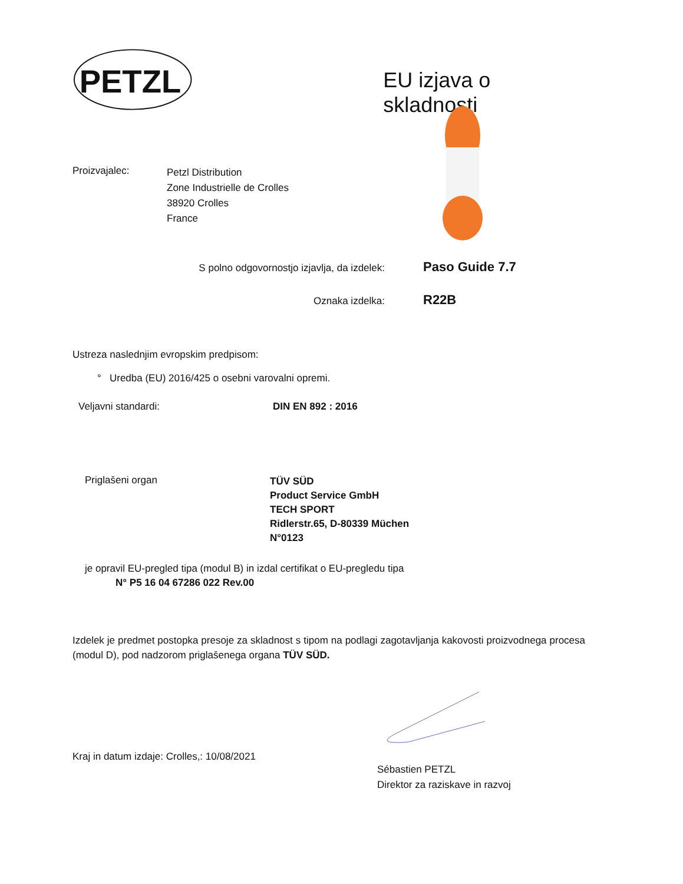PETZL
EU izjava o skladnosti
Proizvajalec:
Petzl Distribution
Zone Industrielle de Crolles
38920 Crolles
France
S polno odgovornostjo izjavlja, da izdelek:
Paso Guide 7.7
Oznaka izdelka:
R22B
Ustreza naslednjim evropskim predpisom:
° Uredba (EU) 2016/425 o osebni varovalni opremi.
Veljavni standardi: DIN EN 892 : 2016
Priglašeni organ
TÜV SÜD
Product Service GmbH
TECH SPORT
Ridlerstr.65, D-80339 Müchen
N°0123
je opravil EU-pregled tipa (modul B) in izdal certifikat o EU-pregledu tipa
N° P5 16 04 67286 022 Rev.00
Izdelek je predmet postopka presoje za skladnost s tipom na podlagi zagotavljanja kakovosti proizvodnega procesa (modul D), pod nadzorom priglašenega organa TÜV SÜD.
Kraj in datum izdaje: Crolles,: 10/08/2021
Sébastien PETZL
Direktor za raziskave in razvoj